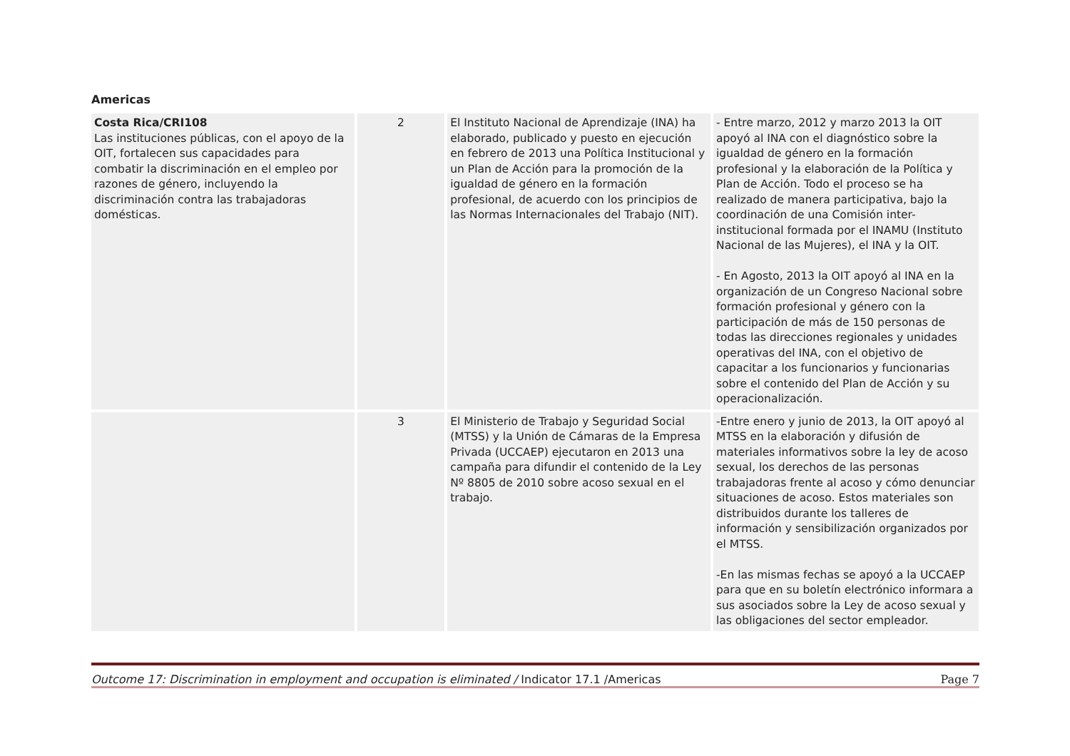Americas
| Costa Rica/CRI108 Las instituciones públicas, con el apoyo de la OIT, fortalecen sus capacidades para combatir la discriminación en el empleo por razones de género, incluyendo la discriminación contra las trabajadoras domésticas. | 2 | El Instituto Nacional de Aprendizaje (INA) ha elaborado, publicado y puesto en ejecución en febrero de 2013 una Política Institucional y un Plan de Acción para la promoción de la igualdad de género en la formación profesional, de acuerdo con los principios de las Normas Internacionales del Trabajo (NIT). | - Entre marzo, 2012 y marzo 2013 la OIT apoyó al INA con el diagnóstico sobre la igualdad de género en la formación profesional y la elaboración de la Política y Plan de Acción. Todo el proceso se ha realizado de manera participativa, bajo la coordinación de una Comisión inter-institucional formada por el INAMU (Instituto Nacional de las Mujeres), el INA y la OIT. - En Agosto, 2013 la OIT apoyó al INA en la organización de un Congreso Nacional sobre formación profesional y género con la participación de más de 150 personas de todas las direcciones regionales y unidades operativas del INA, con el objetivo de capacitar a los funcionarios y funcionarias sobre el contenido del Plan de Acción y su operacionalización. |
| | 3 | El Ministerio de Trabajo y Seguridad Social (MTSS) y la Unión de Cámaras de la Empresa Privada (UCCAEP) ejecutaron en 2013 una campaña para difundir el contenido de la Ley Nº 8805 de 2010 sobre acoso sexual en el trabajo. | -Entre enero y junio de 2013, la OIT apoyó al MTSS en la elaboración y difusión de materiales informativos sobre la ley de acoso sexual, los derechos de las personas trabajadoras frente al acoso y cómo denunciar situaciones de acoso. Estos materiales son distribuidos durante los talleres de información y sensibilización organizados por el MTSS. -En las mismas fechas se apoyó a la UCCAEP para que en su boletín electrónico informara a sus asociados sobre la Ley de acoso sexual y las obligaciones del sector empleador. |
Outcome 17: Discrimination in employment and occupation is eliminated / Indicator 17.1 /Americas Page 7